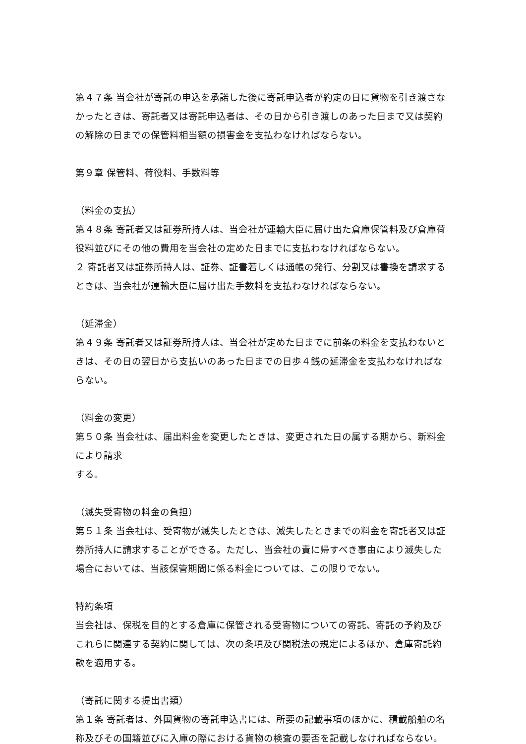第４７条 当会社が寄託の申込を承諾した後に寄託申込者が約定の日に貨物を引き渡さなかったときは、寄託者又は寄託申込者は、その日から引き渡しのあった日まで又は契約の解除の日までの保管料相当額の損害金を支払わなければならない。
第９章 保管料、荷役料、手数料等
（料金の支払）
第４８条 寄託者又は証券所持人は、当会社が運輸大臣に届け出た倉庫保管料及び倉庫荷役料並びにその他の費用を当会社の定めた日までに支払わなければならない。
２ 寄託者又は証券所持人は、証券、証書若しくは通帳の発行、分割又は書換を請求するときは、当会社が運輸大臣に届け出た手数料を支払わなければならない。
（延滞金）
第４９条 寄託者又は証券所持人は、当会社が定めた日までに前条の料金を支払わないときは、その日の翌日から支払いのあった日までの日歩４銭の延滞金を支払わなければならない。
（料金の変更）
第５０条 当会社は、届出料金を変更したときは、変更された日の属する期から、新料金により請求
する。
（滅失受寄物の料金の負担）
第５１条 当会社は、受寄物が滅失したときは、滅失したときまでの料金を寄託者又は証券所持人に請求することができる。ただし、当会社の責に帰すべき事由により滅失した場合においては、当該保管期間に係る料金については、この限りでない。
特約条項
当会社は、保税を目的とする倉庫に保管される受寄物についての寄託、寄託の予約及びこれらに関連する契約に関しては、次の条項及び関税法の規定によるほか、倉庫寄託約款を適用する。
（寄託に関する提出書類）
第１条 寄託者は、外国貨物の寄託申込書には、所要の記載事項のほかに、積載船舶の名称及びその国籍並びに入庫の際における貨物の検査の要否を記載しなければならない。